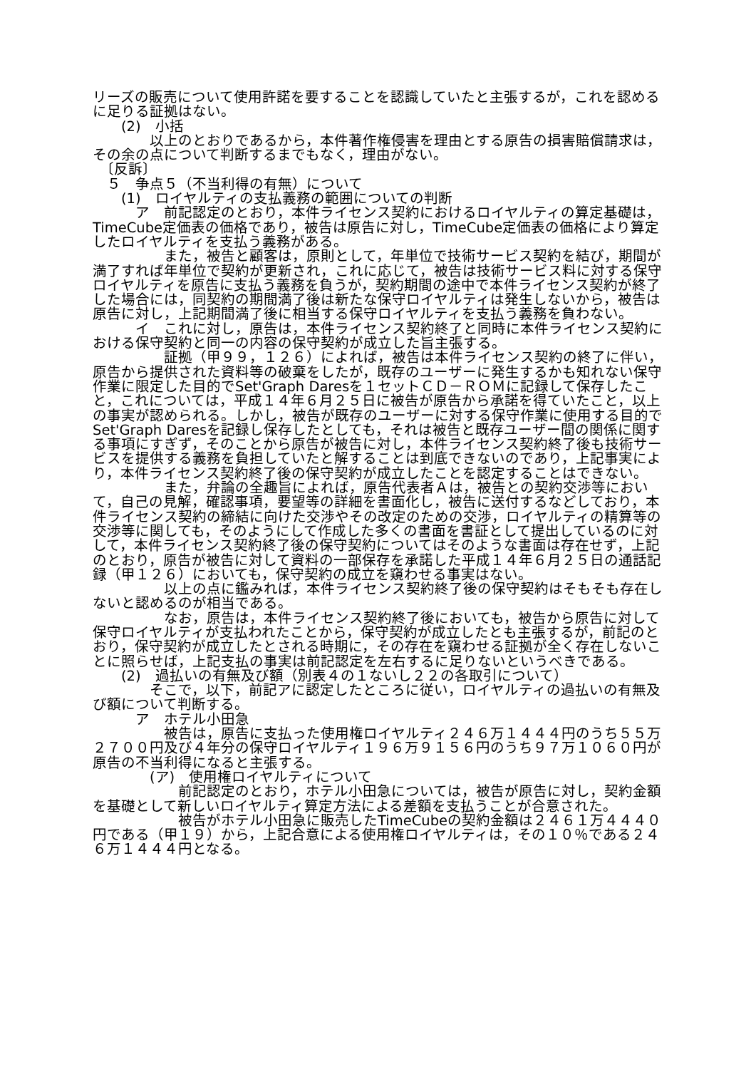リーズの販売について使用許諾を要することを認識していたと主張するが，これを認めるに足りる証拠はない。
　　(2)　小括
　　　　以上のとおりであるから，本件著作権侵害を理由とする原告の損害賠償請求は，その余の点について判断するまでもなく，理由がない。
　〔反訴〕
　５　争点５（不当利得の有無）について
　　(1)　ロイヤルティの支払義務の範囲についての判断
　　　ア　前記認定のとおり，本件ライセンス契約におけるロイヤルティの算定基礎は，TimeCube定価表の価格であり，被告は原告に対し，TimeCube定価表の価格により算定したロイヤルティを支払う義務がある。
　　　　　また，被告と顧客は，原則として，年単位で技術サービス契約を結び，期間が満了すれば年単位で契約が更新され，これに応じて，被告は技術サービス料に対する保守ロイヤルティを原告に支払う義務を負うが，契約期間の途中で本件ライセンス契約が終了した場合には，同契約の期間満了後は新たな保守ロイヤルティは発生しないから，被告は原告に対し，上記期間満了後に相当する保守ロイヤルティを支払う義務を負わない。
　　　イ　これに対し，原告は，本件ライセンス契約終了と同時に本件ライセンス契約における保守契約と同一の内容の保守契約が成立した旨主張する。
　　　　　証拠（甲９９，１２６）によれば，被告は本件ライセンス契約の終了に伴い，原告から提供された資料等の破棄をしたが，既存のユーザーに発生するかも知れない保守作業に限定した目的でSet'Graph Daresを１セットＣＤ－ＲＯＭに記録して保存したこと，これについては，平成１４年６月２５日に被告が原告から承諾を得ていたこと，以上の事実が認められる。しかし，被告が既存のユーザーに対する保守作業に使用する目的でSet'Graph Daresを記録し保存したとしても，それは被告と既存ユーザー間の関係に関する事項にすぎず，そのことから原告が被告に対し，本件ライセンス契約終了後も技術サービスを提供する義務を負担していたと解することは到底できないのであり，上記事実により，本件ライセンス契約終了後の保守契約が成立したことを認定することはできない。
　　　　　また，弁論の全趣旨によれば，原告代表者Ａは，被告との契約交渉等において，自己の見解，確認事項，要望等の詳細を書面化し，被告に送付するなどしており，本件ライセンス契約の締結に向けた交渉やその改定のための交渉，ロイヤルティの精算等の交渉等に関しても，そのようにして作成した多くの書面を書証として提出しているのに対して，本件ライセンス契約終了後の保守契約についてはそのような書面は存在せず，上記のとおり，原告が被告に対して資料の一部保存を承諾した平成１４年６月２５日の通話記録（甲１２６）においても，保守契約の成立を窺わせる事実はない。
　　　　　以上の点に鑑みれば，本件ライセンス契約終了後の保守契約はそもそも存在しないと認めるのが相当である。
　　　　　なお，原告は，本件ライセンス契約終了後においても，被告から原告に対して保守ロイヤルティが支払われたことから，保守契約が成立したとも主張するが，前記のとおり，保守契約が成立したとされる時期に，その存在を窺わせる証拠が全く存在しないことに照らせば，上記支払の事実は前記認定を左右するに足りないというべきである。
　　(2)　過払いの有無及び額（別表４の１ないし２２の各取引について）
　　　　そこで，以下，前記アに認定したところに従い，ロイヤルティの過払いの有無及び額について判断する。
　　　ア　ホテル小田急
　　　　　被告は，原告に支払った使用権ロイヤルティ２４６万１４４４円のうち５５万２７００円及び４年分の保守ロイヤルティ１９６万９１５６円のうち９７万１０６０円が原告の不当利得になると主張する。
　　　　(ア)　使用権ロイヤルティについて
　　　　　　前記認定のとおり，ホテル小田急については，被告が原告に対し，契約金額を基礎として新しいロイヤルティ算定方法による差額を支払うことが合意された。
　　　　　　被告がホテル小田急に販売したTimeCubeの契約金額は２４６１万４４４０円である（甲１９）から，上記合意による使用権ロイヤルティは，その１０％である２４６万１４４４円となる。